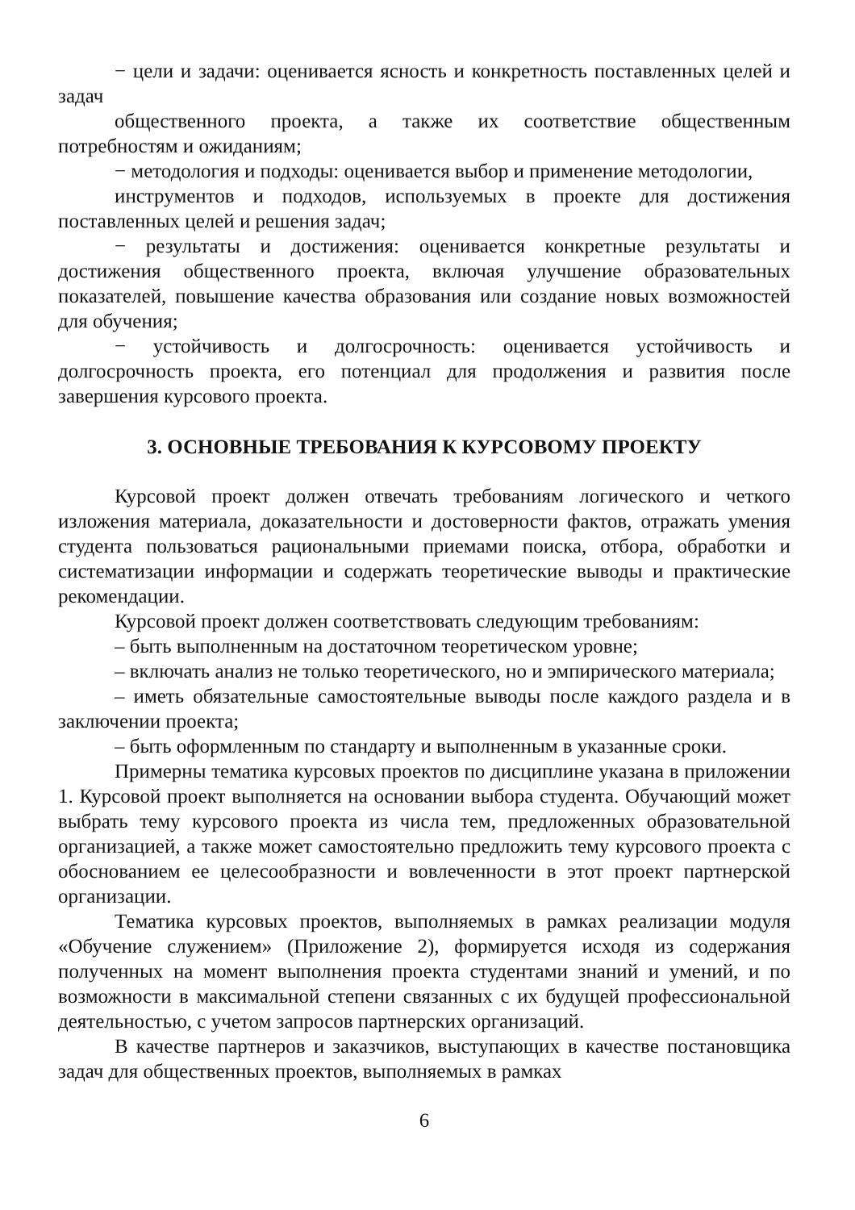− цели и задачи: оценивается ясность и конкретность поставленных целей и задач
общественного проекта, а также их соответствие общественным потребностям и ожиданиям;
− методология и подходы: оценивается выбор и применение методологии,
инструментов и подходов, используемых в проекте для достижения поставленных целей и решения задач;
− результаты и достижения: оценивается конкретные результаты и достижения общественного проекта, включая улучшение образовательных показателей, повышение качества образования или создание новых возможностей для обучения;
− устойчивость и долгосрочность: оценивается устойчивость и долгосрочность проекта, его потенциал для продолжения и развития после завершения курсового проекта.
3. ОСНОВНЫЕ ТРЕБОВАНИЯ К КУРСОВОМУ ПРОЕКТУ
Курсовой проект должен отвечать требованиям логического и четкого изложения материала, доказательности и достоверности фактов, отражать умения студента пользоваться рациональными приемами поиска, отбора, обработки и систематизации информации и содержать теоретические выводы и практические рекомендации.
Курсовой проект должен соответствовать следующим требованиям:
– быть выполненным на достаточном теоретическом уровне;
– включать анализ не только теоретического, но и эмпирического материала;
– иметь обязательные самостоятельные выводы после каждого раздела и в заключении проекта;
– быть оформленным по стандарту и выполненным в указанные сроки.
Примерны тематика курсовых проектов по дисциплине указана в приложении 1. Курсовой проект выполняется на основании выбора студента. Обучающий может выбрать тему курсового проекта из числа тем, предложенных образовательной организацией, а также может самостоятельно предложить тему курсового проекта с обоснованием ее целесообразности и вовлеченности в этот проект партнерской организации.
Тематика курсовых проектов, выполняемых в рамках реализации модуля «Обучение служением» (Приложение 2), формируется исходя из содержания полученных на момент выполнения проекта студентами знаний и умений, и по возможности в максимальной степени связанных с их будущей профессиональной деятельностью, с учетом запросов партнерских организаций.
В качестве партнеров и заказчиков, выступающих в качестве постановщика задач для общественных проектов, выполняемых в рамках
6